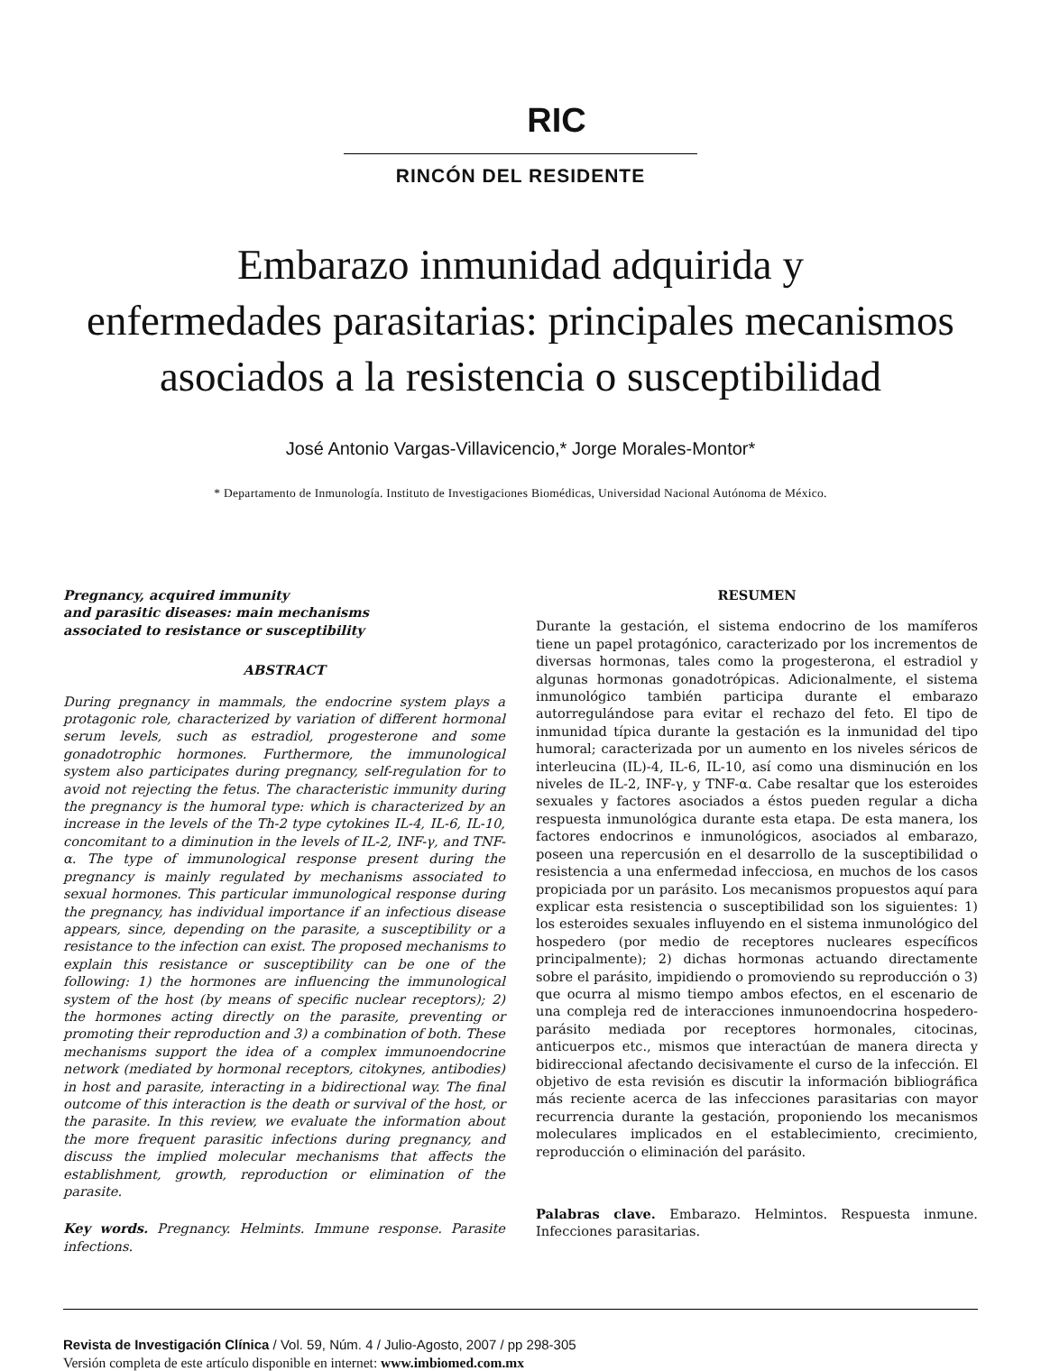RIC
RINCÓN DEL RESIDENTE
Embarazo inmunidad adquirida y
enfermedades parasitarias: principales mecanismos
asociados a la resistencia o susceptibilidad
José Antonio Vargas-Villavicencio,* Jorge Morales-Montor*
* Departamento de Inmunología. Instituto de Investigaciones Biomédicas, Universidad Nacional Autónoma de México.
Pregnancy, acquired immunity
and parasitic diseases: main mechanisms
associated to resistance or susceptibility
ABSTRACT
During pregnancy in mammals, the endocrine system plays a protagonic role, characterized by variation of different hormonal serum levels, such as estradiol, progesterone and some gonadotrophic hormones. Furthermore, the immunological system also participates during pregnancy, self-regulation for to avoid not rejecting the fetus. The characteristic immunity during the pregnancy is the humoral type: which is characterized by an increase in the levels of the Th-2 type cytokines IL-4, IL-6, IL-10, concomitant to a diminution in the levels of IL-2, INF-γ, and TNF-α. The type of immunological response present during the pregnancy is mainly regulated by mechanisms associated to sexual hormones. This particular immunological response during the pregnancy, has individual importance if an infectious disease appears, since, depending on the parasite, a susceptibility or a resistance to the infection can exist. The proposed mechanisms to explain this resistance or susceptibility can be one of the following: 1) the hormones are influencing the immunological system of the host (by means of specific nuclear receptors); 2) the hormones acting directly on the parasite, preventing or promoting their reproduction and 3) a combination of both. These mechanisms support the idea of a complex immunoendocrine network (mediated by hormonal receptors, citokynes, antibodies) in host and parasite, interacting in a bidirectional way. The final outcome of this interaction is the death or survival of the host, or the parasite. In this review, we evaluate the information about the more frequent parasitic infections during pregnancy, and discuss the implied molecular mechanisms that affects the establishment, growth, reproduction or elimination of the parasite.
Key words. Pregnancy. Helmints. Immune response. Parasite infections.
RESUMEN
Durante la gestación, el sistema endocrino de los mamíferos tiene un papel protagónico, caracterizado por los incrementos de diversas hormonas, tales como la progesterona, el estradiol y algunas hormonas gonadotrópicas. Adicionalmente, el sistema inmunológico también participa durante el embarazo autorregulándose para evitar el rechazo del feto. El tipo de inmunidad típica durante la gestación es la inmunidad del tipo humoral; caracterizada por un aumento en los niveles séricos de interleucina (IL)-4, IL-6, IL-10, así como una disminución en los niveles de IL-2, INF-γ, y TNF-α. Cabe resaltar que los esteroides sexuales y factores asociados a éstos pueden regular a dicha respuesta inmunológica durante esta etapa. De esta manera, los factores endocrinos e inmunológicos, asociados al embarazo, poseen una repercusión en el desarrollo de la susceptibilidad o resistencia a una enfermedad infecciosa, en muchos de los casos propiciada por un parásito. Los mecanismos propuestos aquí para explicar esta resistencia o susceptibilidad son los siguientes: 1) los esteroides sexuales influyendo en el sistema inmunológico del hospedero (por medio de receptores nucleares específicos principalmente); 2) dichas hormonas actuando directamente sobre el parásito, impidiendo o promoviendo su reproducción o 3) que ocurra al mismo tiempo ambos efectos, en el escenario de una compleja red de interacciones inmunoendocrina hospedero-parásito mediada por receptores hormonales, citocinas, anticuerpos etc., mismos que interactúan de manera directa y bidireccional afectando decisivamente el curso de la infección. El objetivo de esta revisión es discutir la información bibliográfica más reciente acerca de las infecciones parasitarias con mayor recurrencia durante la gestación, proponiendo los mecanismos moleculares implicados en el establecimiento, crecimiento, reproducción o eliminación del parásito.
Palabras clave. Embarazo. Helmintos. Respuesta inmune. Infecciones parasitarias.
Revista de Investigación Clínica / Vol. 59, Núm. 4 / Julio-Agosto, 2007 / pp 298-305
Versión completa de este artículo disponible en internet: www.imbiomed.com.mx